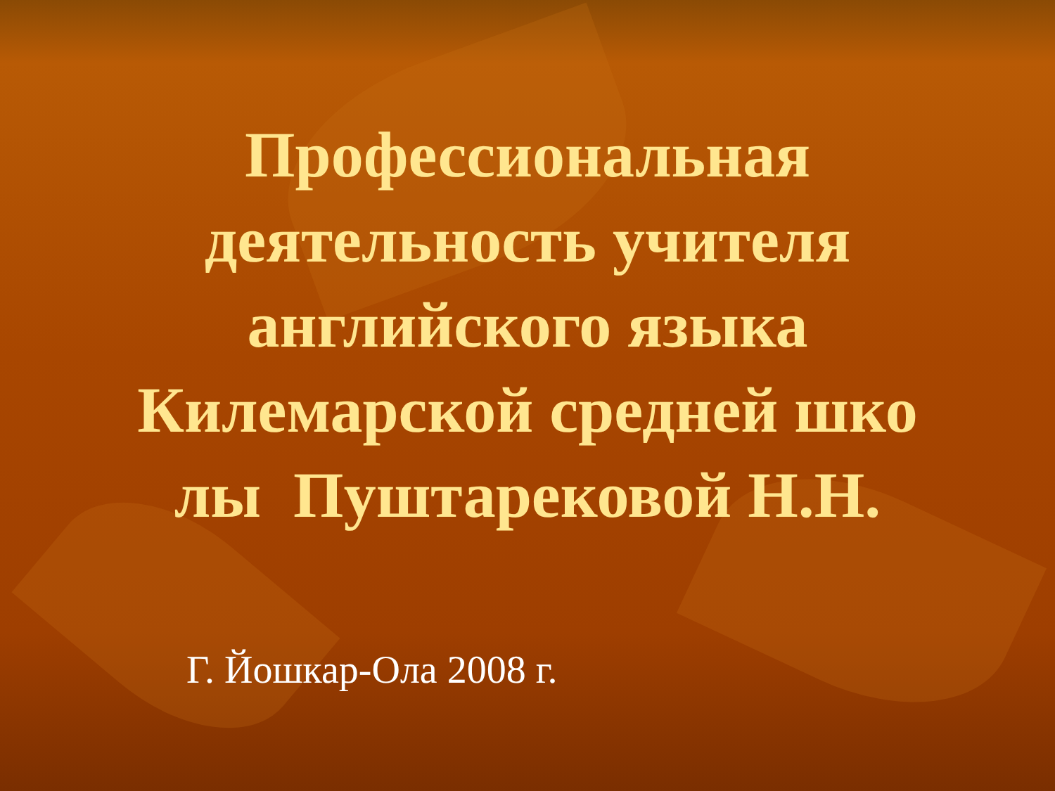Профессиональная
деятельность учителя
английского языка
Килемарской средней шко
лы Пуштарековой Н.Н.
Г. Йошкар-Ола 2008 г.